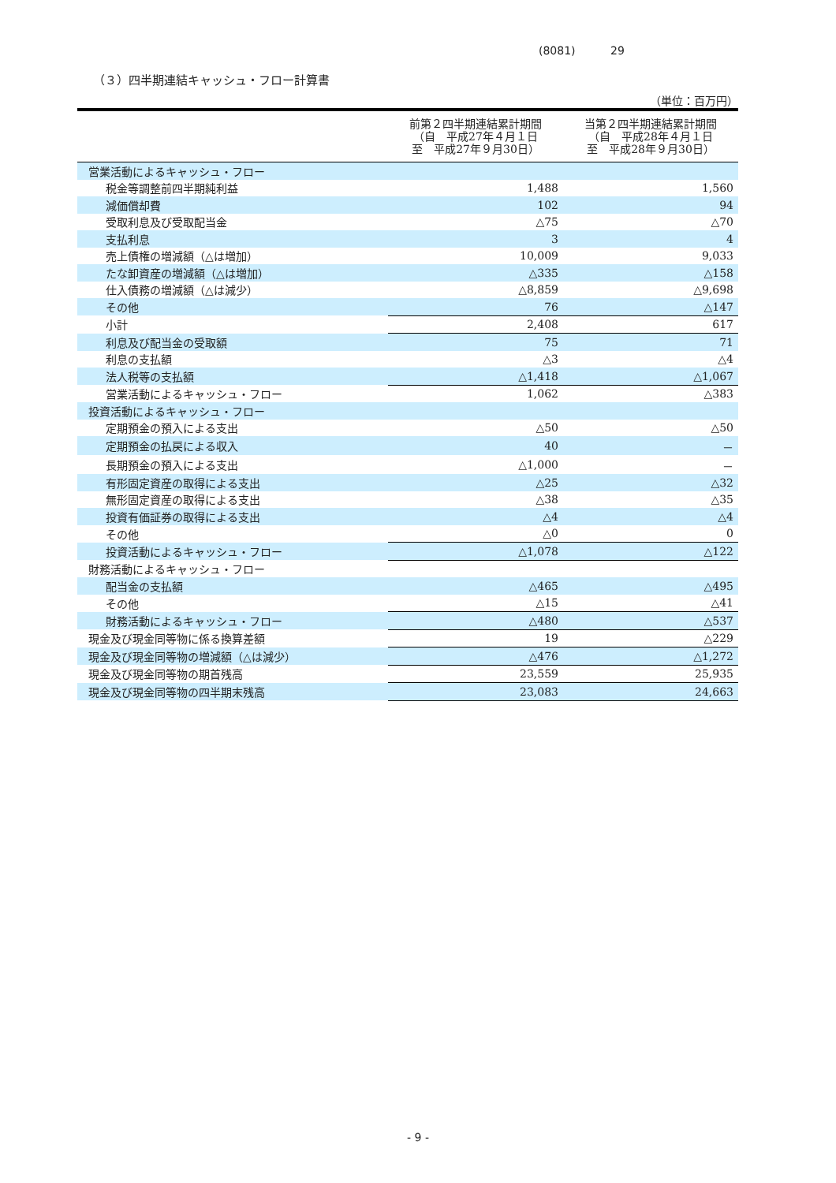(8081) 29
（３）四半期連結キャッシュ・フロー計算書
（単位：百万円）
| | 前第２四半期連結累計期間 （自 平成27年４月１日 至 平成27年９月30日） | 当第２四半期連結累計期間 （自 平成28年４月１日 至 平成28年９月30日） |
| --- | --- | --- |
| 営業活動によるキャッシュ・フロー | | |
| 税金等調整前四半期純利益 | 1,488 | 1,560 |
| 減価償却費 | 102 | 94 |
| 受取利息及び受取配当金 | △75 | △70 |
| 支払利息 | 3 | 4 |
| 売上債権の増減額（△は増加） | 10,009 | 9,033 |
| たな卸資産の増減額（△は増加） | △335 | △158 |
| 仕入債務の増減額（△は減少） | △8,859 | △9,698 |
| その他 | 76 | △147 |
| 小計 | 2,408 | 617 |
| 利息及び配当金の受取額 | 75 | 71 |
| 利息の支払額 | △3 | △4 |
| 法人税等の支払額 | △1,418 | △1,067 |
| 営業活動によるキャッシュ・フロー | 1,062 | △383 |
| 投資活動によるキャッシュ・フロー | | |
| 定期預金の預入による支出 | △50 | △50 |
| 定期預金の払戻による収入 | 40 | － |
| 長期預金の預入による支出 | △1,000 | － |
| 有形固定資産の取得による支出 | △25 | △32 |
| 無形固定資産の取得による支出 | △38 | △35 |
| 投資有価証券の取得による支出 | △4 | △4 |
| その他 | △0 | 0 |
| 投資活動によるキャッシュ・フロー | △1,078 | △122 |
| 財務活動によるキャッシュ・フロー | | |
| 配当金の支払額 | △465 | △495 |
| その他 | △15 | △41 |
| 財務活動によるキャッシュ・フロー | △480 | △537 |
| 現金及び現金同等物に係る換算差額 | 19 | △229 |
| 現金及び現金同等物の増減額（△は減少） | △476 | △1,272 |
| 現金及び現金同等物の期首残高 | 23,559 | 25,935 |
| 現金及び現金同等物の四半期末残高 | 23,083 | 24,663 |
- 9 -